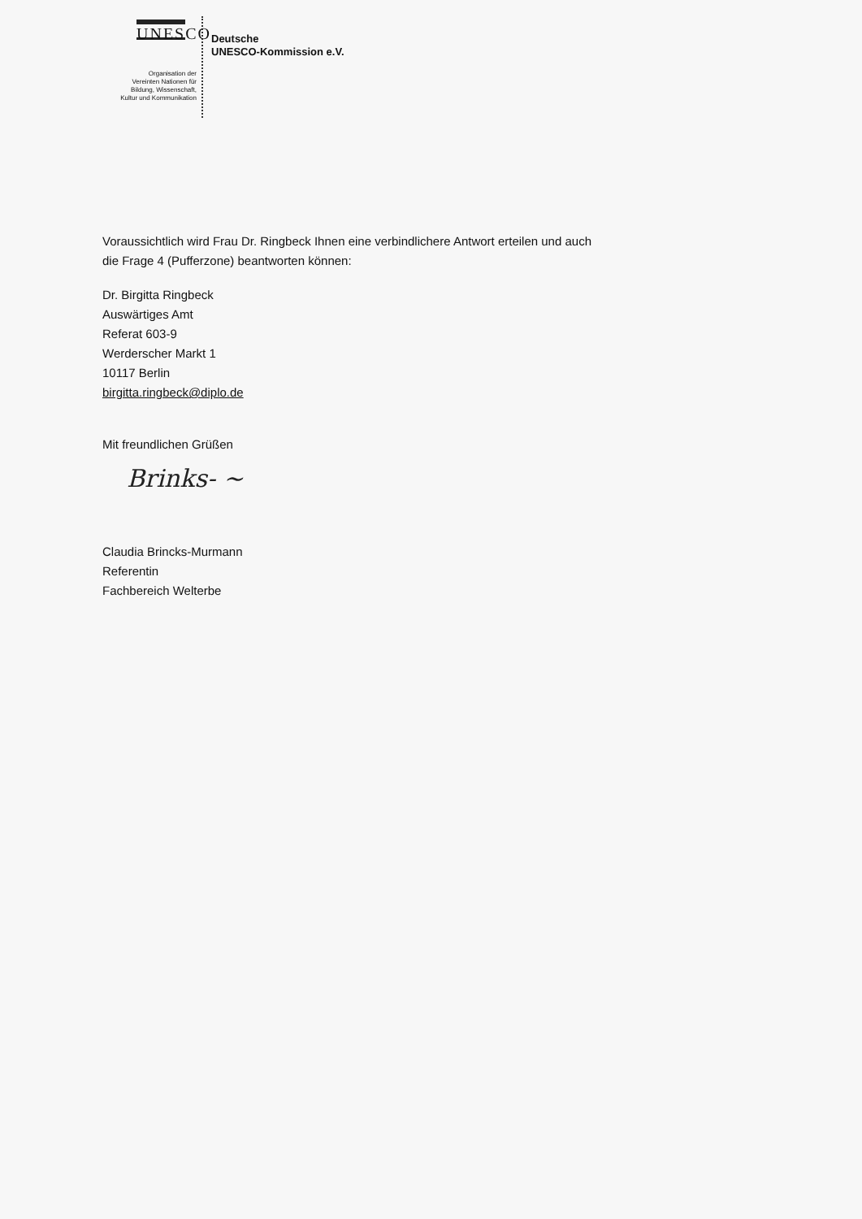UNESCO
Organisation der
Vereinten Nationen für
Bildung, Wissenschaft,
Kultur und Kommunikation
Deutsche
UNESCO-Kommission e.V.
Voraussichtlich wird Frau Dr. Ringbeck Ihnen eine verbindlichere Antwort erteilen und auch
die Frage 4 (Pufferzone) beantworten können:
Dr. Birgitta Ringbeck
Auswärtiges Amt
Referat 603-9
Werderscher Markt 1
10117 Berlin
birgitta.ringbeck@diplo.de
Mit freundlichen Grüßen
Brinks- ~
Claudia Brincks-Murmann
Referentin
Fachbereich Welterbe